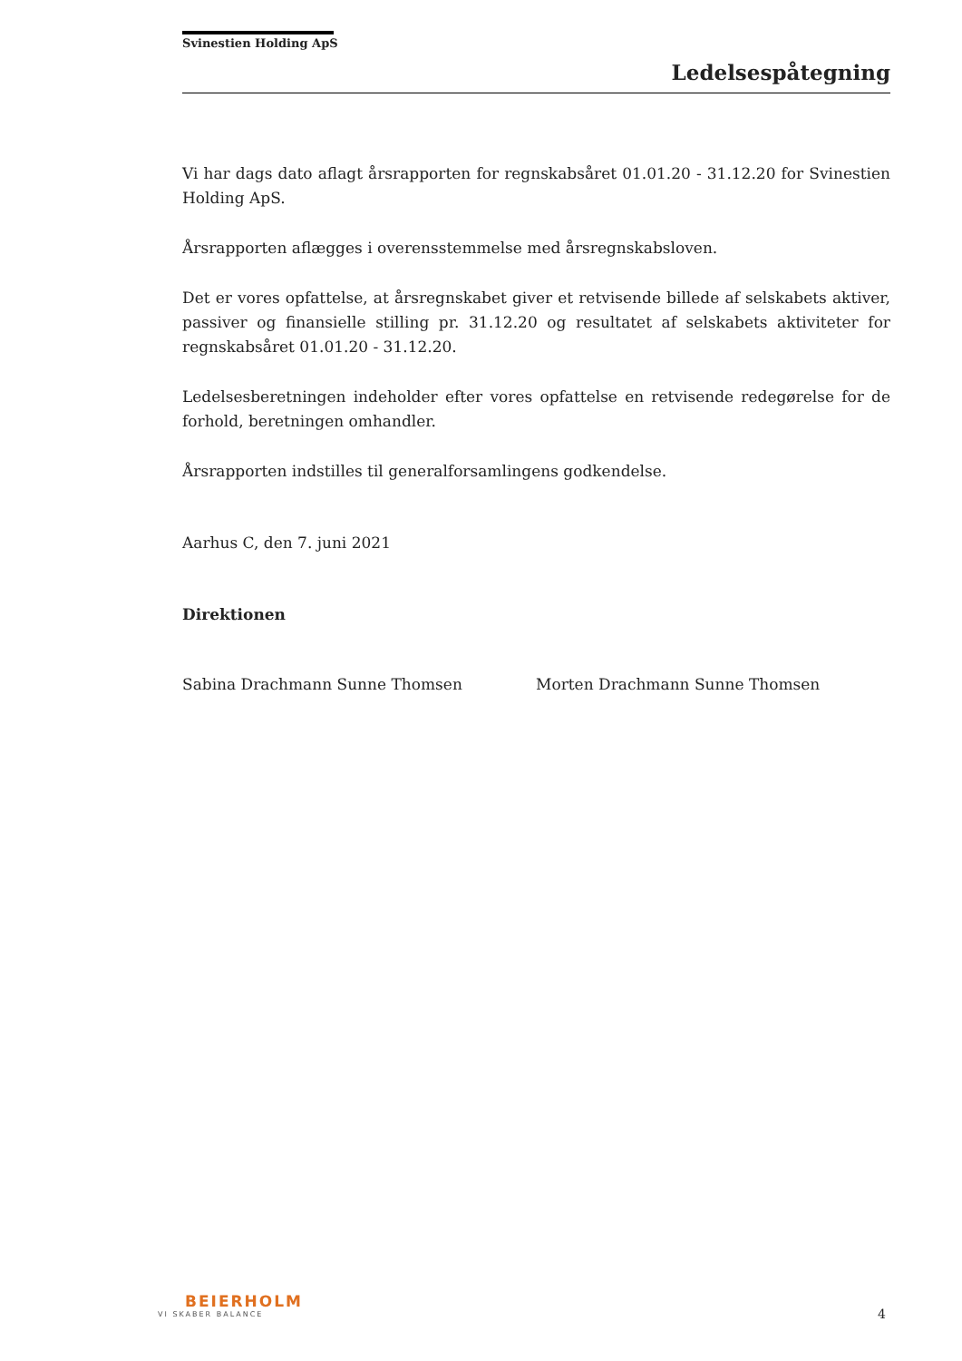Svinestien Holding ApS
Ledelsespåtegning
Vi har dags dato aflagt årsrapporten for regnskabsåret 01.01.20 - 31.12.20 for Svinestien Holding ApS.
Årsrapporten aflægges i overensstemmelse med årsregnskabsloven.
Det er vores opfattelse, at årsregnskabet giver et retvisende billede af selskabets aktiver, passiver og finansielle stilling pr. 31.12.20 og resultatet af selskabets aktiviteter for regnskabsåret 01.01.20 - 31.12.20.
Ledelsesberetningen indeholder efter vores opfattelse en retvisende redegørelse for de forhold, beretningen omhandler.
Årsrapporten indstilles til generalforsamlingens godkendelse.
Aarhus C, den 7. juni 2021
Direktionen
Sabina Drachmann Sunne Thomsen Morten Drachmann Sunne Thomsen
BEIERHOLM
VI SKABER BALANCE
4